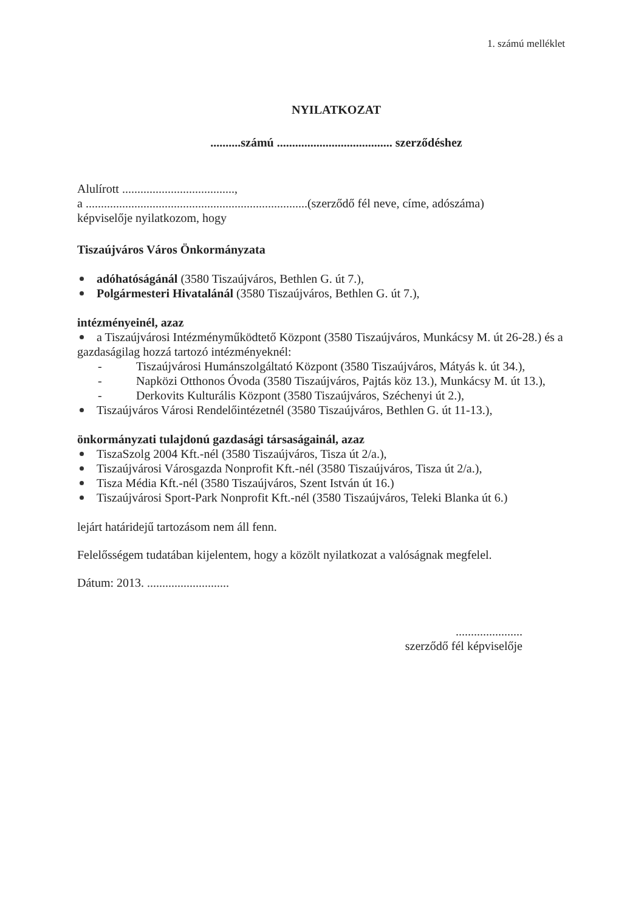1. számú melléklet
NYILATKOZAT
..........számú ...................................... szerződéshez
Alulírott .....................................,
a .........................................................................(szerződő fél neve, címe, adószáma)
képviselője nyilatkozom, hogy
Tiszaújváros Város Önkormányzata
adóhatóságánál (3580 Tiszaújváros, Bethlen G. út 7.),
Polgármesteri Hivatalánál (3580 Tiszaújváros, Bethlen G. út 7.),
intézményeinél, azaz
a Tiszaújvárosi Intézményműködtető Központ (3580 Tiszaújváros, Munkácsy M. út 26-28.) és a
gazdaságilag hozzá tartozó intézményeknél:
- Tiszaújvárosi Humánszolgáltató Központ (3580 Tiszaújváros, Mátyás k. út 34.),
- Napközi Otthonos Óvoda (3580 Tiszaújváros, Pajtás köz 13.), Munkácsy M. út 13.),
- Derkovits Kulturális Központ (3580 Tiszaújváros, Széchenyi út 2.),
Tiszaújváros Városi Rendelőintézetnél (3580 Tiszaújváros, Bethlen G. út 11-13.),
önkormányzati tulajdonú gazdasági társaságainál, azaz
TiszaSzolg 2004 Kft.-nél (3580 Tiszaújváros, Tisza út 2/a.),
Tiszaújvárosi Városgazda Nonprofit Kft.-nél (3580 Tiszaújváros, Tisza út 2/a.),
Tisza Média Kft.-nél (3580 Tiszaújváros, Szent István út 16.)
Tiszaújvárosi Sport-Park Nonprofit Kft.-nél (3580 Tiszaújváros, Teleki Blanka út 6.)
lejárt határidejű tartozásom nem áll fenn.
Felelősségem tudatában kijelentem, hogy a közölt nyilatkozat a valóságnak megfelel.
Dátum: 2013. ...........................
......................
szerződő fél képviselője